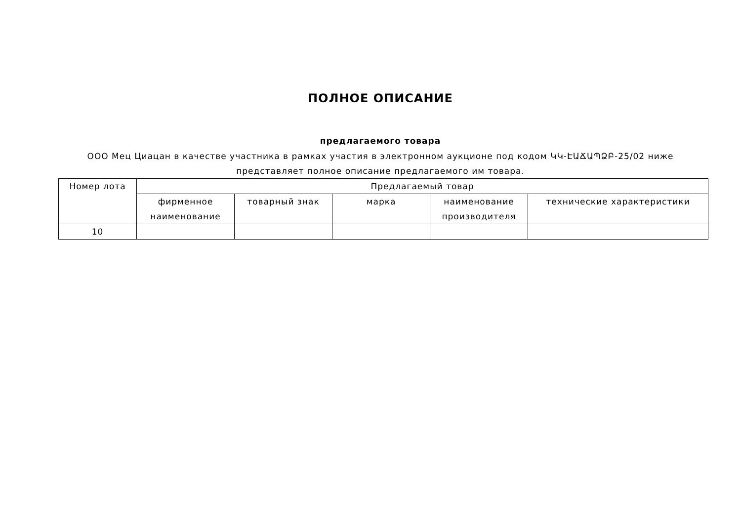ПОЛНОЕ ОПИСАНИЕ
предлагаемого товара
ООО Мец Циацан в качестве участника в рамках участия в электронном аукционе под кодом ԿԿ-ԷԱՃԱՊՁԲ-25/02 ниже представляет полное описание предлагаемого им товара.
| Номер лота | Предлагаемый товар | | | | |
| --- | --- | --- | --- | --- | --- |
| | фирменное наименование | товарный знак | марка | наименование производителя | технические характеристики |
| 10 | | | | | |